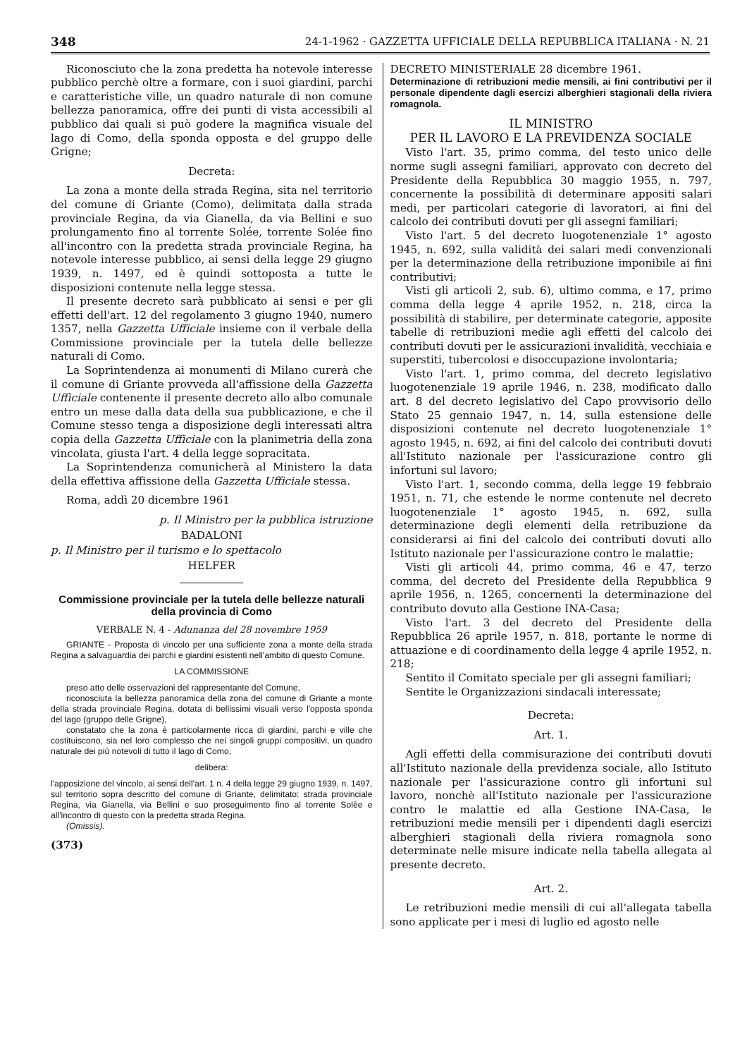348 24-1-1962 · GAZZETTA UFFICIALE DELLA REPUBBLICA ITALIANA · N. 21
Riconosciuto che la zona predetta ha notevole interesse pubblico perchè oltre a formare, con i suoi giardini, parchi e caratteristiche ville, un quadro naturale di non comune bellezza panoramica, offre dei punti di vista accessibili al pubblico dai quali si può godere la magnifica visuale del lago di Como, della sponda opposta e del gruppo delle Grigne;
Decreta:
La zona a monte della strada Regina, sita nel territorio del comune di Griante (Como), delimitata dalla strada provinciale Regina, da via Gianella, da via Bellini e suo prolungamento fino al torrente Solée, torrente Solée fino all'incontro con la predetta strada provinciale Regina, ha notevole interesse pubblico, ai sensi della legge 29 giugno 1939, n. 1497, ed è quindi sottoposta a tutte le disposizioni contenute nella legge stessa.
Il presente decreto sarà pubblicato ai sensi e per gli effetti dell'art. 12 del regolamento 3 giugno 1940, numero 1357, nella Gazzetta Ufficiale insieme con il verbale della Commissione provinciale per la tutela delle bellezze naturali di Como.
La Soprintendenza ai monumenti di Milano curerà che il comune di Griante provveda all'affissione della Gazzetta Ufficiale contenente il presente decreto allo albo comunale entro un mese dalla data della sua pubblicazione, e che il Comune stesso tenga a disposizione degli interessati altra copia della Gazzetta Ufficiale con la planimetria della zona vincolata, giusta l'art. 4 della legge sopracitata.
La Soprintendenza comunicherà al Ministero la data della effettiva affissione della Gazzetta Ufficiale stessa.
Roma, addì 20 dicembre 1961
p. Il Ministro per la pubblica istruzione
BADALONI
p. Il Ministro per il turismo e lo spettacolo
HELFER
Commissione provinciale per la tutela delle bellezze naturali della provincia di Como
VERBALE N. 4 - Adunanza del 28 novembre 1959
GRIANTE - Proposta di vincolo per una sufficiente zona a monte della strada Regina a salvaguardia dei parchi e giardini esistenti nell'ambito di questo Comune.
LA COMMISSIONE
preso atto delle osservazioni del rappresentante del Comune,
riconosciuta la bellezza panoramica della zona del comune di Griante a monte della strada provinciale Regina, dotata di bellissimi visuali verso l'opposta sponda del lago (gruppo delle Grigne),
constatato che la zona è particolarmente ricca di giardini, parchi e ville che costituiscono, sia nel loro complesso che nei singoli gruppi compositivi, un quadro naturale dei più notevoli di tutto il lago di Como,
delibera:
l'apposizione del vincolo, ai sensi dell'art. 1 n. 4 della legge 29 giugno 1939, n. 1497, sul territorio sopra descritto del comune di Griante, delimitato: strada provinciale Regina, via Gianella, via Bellini e suo proseguimento fino al torrente Solèe e all'incontro di questo con la predetta strada Regina.
(Omissis).
(373)
DECRETO MINISTERIALE 28 dicembre 1961.
Determinazione di retribuzioni medie mensili, ai fini contributivi per il personale dipendente dagli esercizi alberghieri stagionali della riviera romagnola.
IL MINISTRO
PER IL LAVORO E LA PREVIDENZA SOCIALE
Visto l'art. 35, primo comma, del testo unico delle norme sugli assegni familiari, approvato con decreto del Presidente della Repubblica 30 maggio 1955, n. 797, concernente la possibilità di determinare appositi salari medi, per particolari categorie di lavoratori, ai fini del calcolo dei contributi dovuti per gli assegni familiari;
Visto l'art. 5 del decreto luogotenenziale 1° agosto 1945, n. 692, sulla validità dei salari medi convenzionali per la determinazione della retribuzione imponibile ai fini contributivi;
Visti gli articoli 2, sub. 6), ultimo comma, e 17, primo comma della legge 4 aprile 1952, n. 218, circa la possibilità di stabilire, per determinate categorie, apposite tabelle di retribuzioni medie agli effetti del calcolo dei contributi dovuti per le assicurazioni invalidità, vecchiaia e superstiti, tubercolosi e disoccupazione involontaria;
Visto l'art. 1, primo comma, del decreto legislativo luogotenenziale 19 aprile 1946, n. 238, modificato dallo art. 8 del decreto legislativo del Capo provvisorio dello Stato 25 gennaio 1947, n. 14, sulla estensione delle disposizioni contenute nel decreto luogotenenziale 1° agosto 1945, n. 692, ai fini del calcolo dei contributi dovuti all'Istituto nazionale per l'assicurazione contro gli infortuni sul lavoro;
Visto l'art. 1, secondo comma, della legge 19 febbraio 1951, n. 71, che estende le norme contenute nel decreto luogotenenziale 1° agosto 1945, n. 692, sulla determinazione degli elementi della retribuzione da considerarsi ai fini del calcolo dei contributi dovuti allo Istituto nazionale per l'assicurazione contro le malattie;
Visti gli articoli 44, primo comma, 46 e 47, terzo comma, del decreto del Presidente della Repubblica 9 aprile 1956, n. 1265, concernenti la determinazione del contributo dovuto alla Gestione INA-Casa;
Visto l'art. 3 del decreto del Presidente della Repubblica 26 aprile 1957, n. 818, portante le norme di attuazione e di coordinamento della legge 4 aprile 1952, n. 218;
Sentito il Comitato speciale per gli assegni familiari;
Sentite le Organizzazioni sindacali interessate;
Decreta:
Art. 1.
Agli effetti della commisurazione dei contributi dovuti all'Istituto nazionale della previdenza sociale, allo Istituto nazionale per l'assicurazione contro gli infortuni sul lavoro, nonchè all'Istituto nazionale per l'assicurazione contro le malattie ed alla Gestione INA-Casa, le retribuzioni medie mensili per i dipendenti dagli esercizi alberghieri stagionali della riviera romagnola sono determinate nelle misure indicate nella tabella allegata al presente decreto.
Art. 2.
Le retribuzioni medie mensili di cui all'allegata tabella sono applicate per i mesi di luglio ed agosto nelle